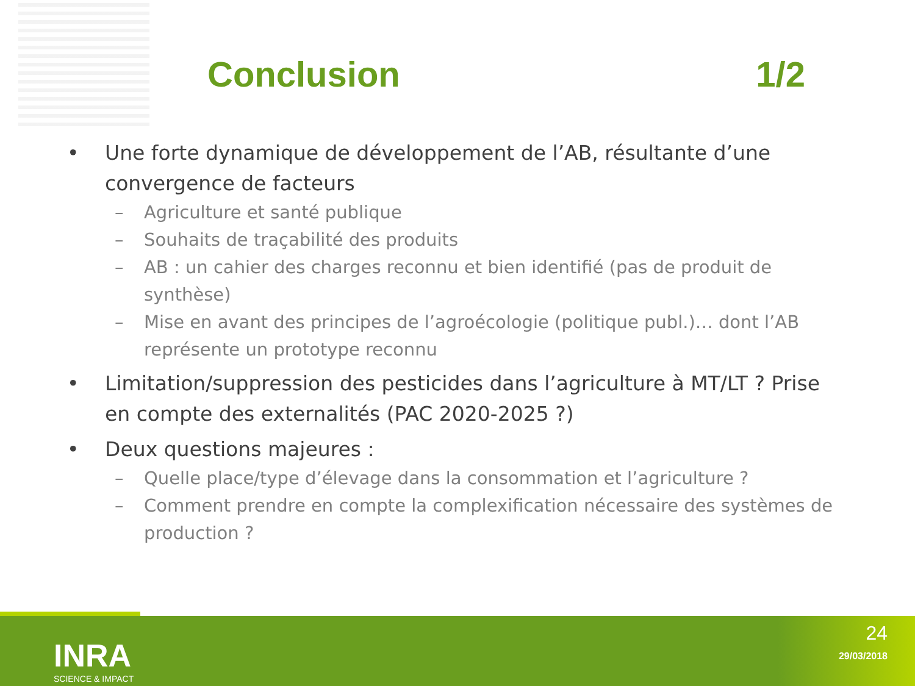Conclusion 1/2
• Une forte dynamique de développement de l’AB, résultante d’une convergence de facteurs
– Agriculture et santé publique
– Souhaits de traçabilité des produits
– AB : un cahier des charges reconnu et bien identifié (pas de produit de synthèse)
– Mise en avant des principes de l’agroécologie (politique publ.)… dont l’AB représente un prototype reconnu
• Limitation/suppression des pesticides dans l’agriculture à MT/LT ? Prise en compte des externalités (PAC 2020-2025 ?)
• Deux questions majeures :
– Quelle place/type d’élevage dans la consommation et l’agriculture ?
– Comment prendre en compte la complexification nécessaire des systèmes de production ?
INRA
SCIENCE & IMPACT
24
29/03/2018